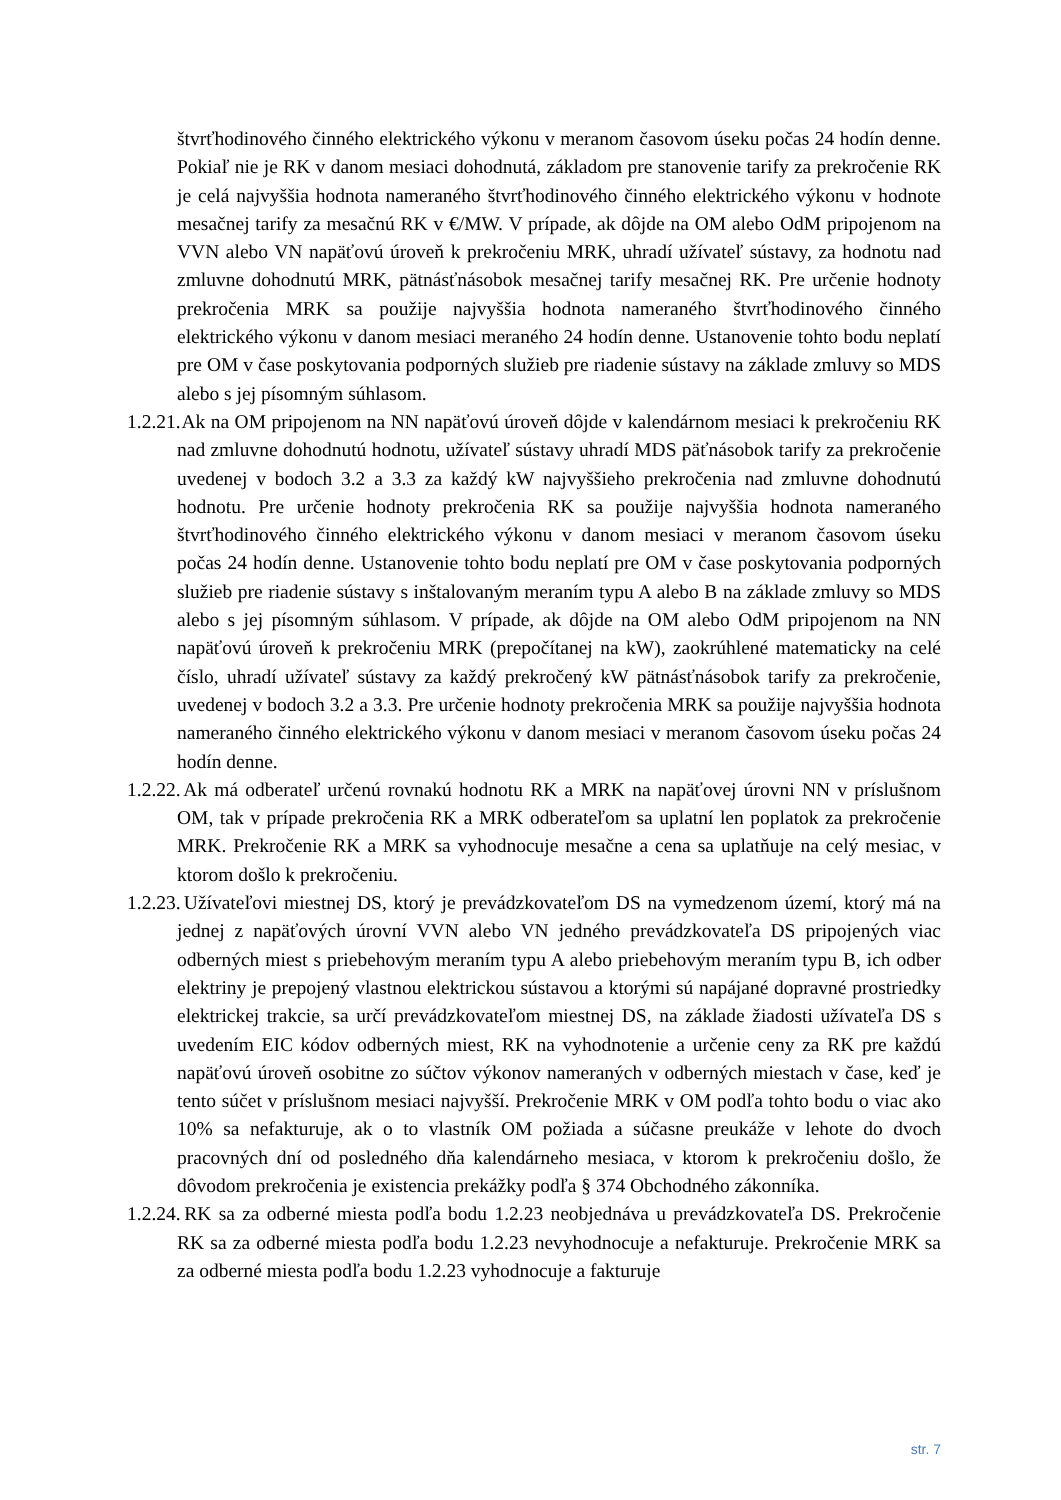štvrťhodinového činného elektrického výkonu v meranom časovom úseku počas 24 hodín denne. Pokiaľ nie je RK v danom mesiaci dohodnutá, základom pre stanovenie tarify za prekročenie RK je celá najvyššia hodnota nameraného štvrťhodinového činného elektrického výkonu v hodnote mesačnej tarify za mesačnú RK v €/MW. V prípade, ak dôjde na OM alebo OdM pripojenom na VVN alebo VN napäťovú úroveň k prekročeniu MRK, uhradí užívateľ sústavy, za hodnotu nad zmluvne dohodnutú MRK, pätnásťnásobok mesačnej tarify mesačnej RK. Pre určenie hodnoty prekročenia MRK sa použije najvyššia hodnota nameraného štvrťhodinového činného elektrického výkonu v danom mesiaci meraného 24 hodín denne. Ustanovenie tohto bodu neplatí pre OM v čase poskytovania podporných služieb pre riadenie sústavy na základe zmluvy so MDS alebo s jej písomným súhlasom.
1.2.21. Ak na OM pripojenom na NN napäťovú úroveň dôjde v kalendárnom mesiaci k prekročeniu RK nad zmluvne dohodnutú hodnotu, užívateľ sústavy uhradí MDS päťnásobok tarify za prekročenie uvedenej v bodoch 3.2 a 3.3 za každý kW najvyššieho prekročenia nad zmluvne dohodnutú hodnotu. Pre určenie hodnoty prekročenia RK sa použije najvyššia hodnota nameraného štvrťhodinového činného elektrického výkonu v danom mesiaci v meranom časovom úseku počas 24 hodín denne. Ustanovenie tohto bodu neplatí pre OM v čase poskytovania podporných služieb pre riadenie sústavy s inštalovaným meraním typu A alebo B na základe zmluvy so MDS alebo s jej písomným súhlasom. V prípade, ak dôjde na OM alebo OdM pripojenom na NN napäťovú úroveň k prekročeniu MRK (prepočítanej na kW), zaokrúhlené matematicky na celé číslo, uhradí užívateľ sústavy za každý prekročený kW pätnásťnásobok tarify za prekročenie, uvedenej v bodoch 3.2 a 3.3. Pre určenie hodnoty prekročenia MRK sa použije najvyššia hodnota nameraného činného elektrického výkonu v danom mesiaci v meranom časovom úseku počas 24 hodín denne.
1.2.22. Ak má odberateľ určenú rovnakú hodnotu RK a MRK na napäťovej úrovni NN v príslušnom OM, tak v prípade prekročenia RK a MRK odberateľom sa uplatní len poplatok za prekročenie MRK. Prekročenie RK a MRK sa vyhodnocuje mesačne a cena sa uplatňuje na celý mesiac, v ktorom došlo k prekročeniu.
1.2.23. Užívateľovi miestnej DS, ktorý je prevádzkovateľom DS na vymedzenom území, ktorý má na jednej z napäťových úrovní VVN alebo VN jedného prevádzkovateľa DS pripojených viac odberných miest s priebehovým meraním typu A alebo priebehovým meraním typu B, ich odber elektriny je prepojený vlastnou elektrickou sústavou a ktorými sú napájané dopravné prostriedky elektrickej trakcie, sa určí prevádzkovateľom miestnej DS, na základe žiadosti užívateľa DS s uvedením EIC kódov odberných miest, RK na vyhodnotenie a určenie ceny za RK pre každú napäťovú úroveň osobitne zo súčtov výkonov nameraných v odberných miestach v čase, keď je tento súčet v príslušnom mesiaci najvyšší. Prekročenie MRK v OM podľa tohto bodu o viac ako 10% sa nefakturuje, ak o to vlastník OM požiada a súčasne preukáže v lehote do dvoch pracovných dní od posledného dňa kalendárneho mesiaca, v ktorom k prekročeniu došlo, že dôvodom prekročenia je existencia prekážky podľa § 374 Obchodného zákonníka.
1.2.24. RK sa za odberné miesta podľa bodu 1.2.23 neobjednáva u prevádzkovateľa DS. Prekročenie RK sa za odberné miesta podľa bodu 1.2.23 nevyhodnocuje a nefakturuje. Prekročenie MRK sa za odberné miesta podľa bodu 1.2.23 vyhodnocuje a fakturuje
str. 7